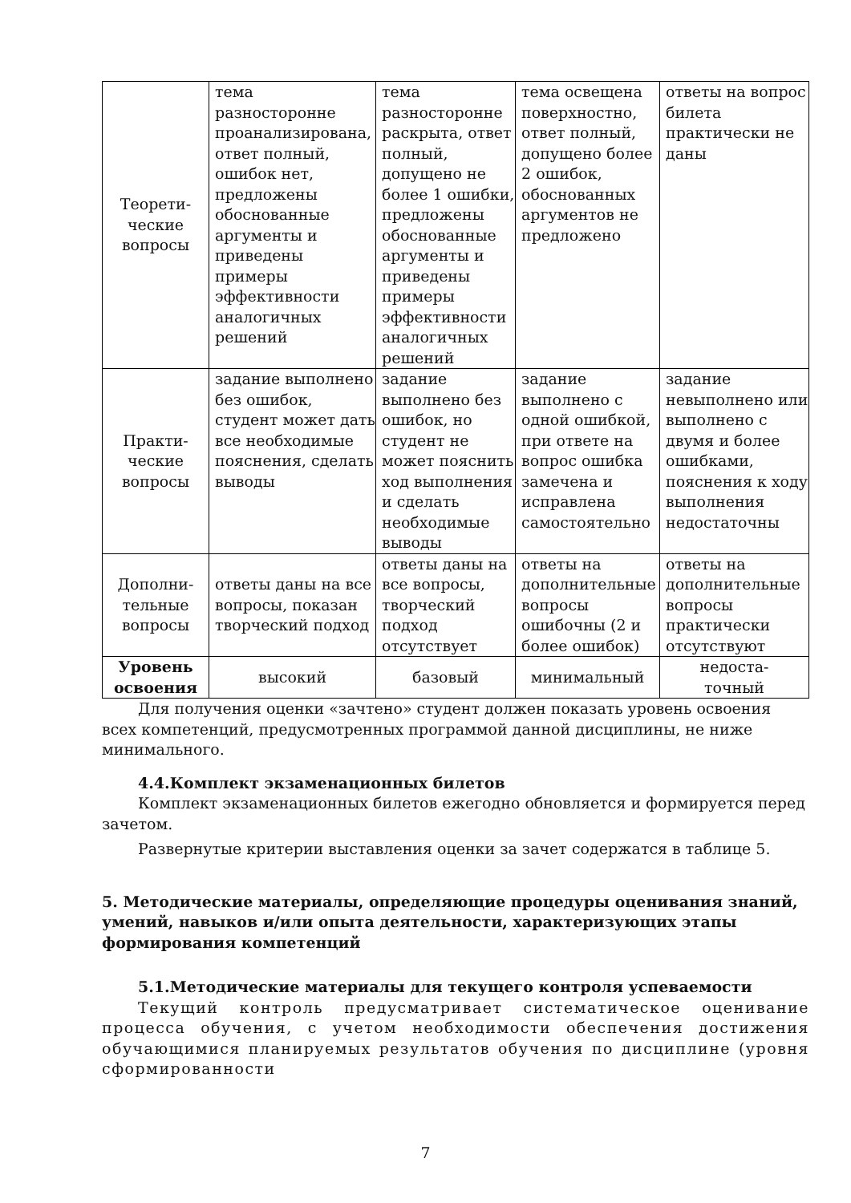| Теорети- ческие вопросы | тема разносторонне проанализирована, ответ полный, ошибок нет, предложены обоснованные аргументы и приведены примеры эффективности аналогичных решений | тема разносторонне раскрыта, ответ полный, допущено не более 1 ошибки, предложены обоснованные аргументы и приведены примеры эффективности аналогичных решений | тема освещена поверхностно, ответ полный, допущено более 2 ошибок, обоснованных аргументов не предложено | ответы на вопрос билета практически не даны |
| Практи- ческие вопросы | задание выполнено без ошибок, студент может дать все необходимые пояснения, сделать выводы | задание выполнено без ошибок, но студент не может пояснить ход выполнения и сделать необходимые выводы | задание выполнено с одной ошибкой, при ответе на вопрос ошибка замечена и исправлена самостоятельно | задание невыполнено или выполнено с двумя и более ошибками, пояснения к ходу выполнения недостаточны |
| Дополни- тельные вопросы | ответы даны на все вопросы, показан творческий подход | ответы даны на все вопросы, творческий подход отсутствует | ответы на дополнительные вопросы ошибочны (2 и более ошибок) | ответы на дополнительные вопросы практически отсутствуют |
| Уровень освоения | высокий | базовый | минимальный | недоста- точный |
Для получения оценки «зачтено» студент должен показать уровень освоения всех компетенций, предусмотренных программой данной дисциплины, не ниже минимального.
4.4.Комплект экзаменационных билетов
Комплект экзаменационных билетов ежегодно обновляется и формируется перед зачетом.
Развернутые критерии выставления оценки за зачет содержатся в таблице 5.
5. Методические материалы, определяющие процедуры оценивания знаний, умений, навыков и/или опыта деятельности, характеризующих этапы формирования компетенций
5.1.Методические материалы для текущего контроля успеваемости
Текущий контроль предусматривает систематическое оценивание процесса обучения, с учетом необходимости обеспечения достижения обучающимися планируемых результатов обучения по дисциплине (уровня сформированности
7